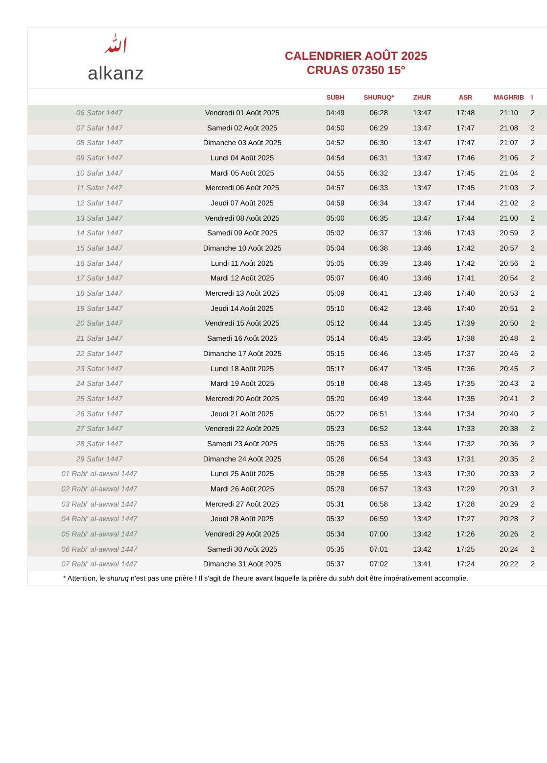ﷲ
alkanz
CALENDRIER AOÛT 2025
CRUAS 07350 15°
| | | SUBH | SHURUQ* | ZHUR | ASR | MAGHRIB | I |
| --- | --- | --- | --- | --- | --- | --- | --- |
| 06 Safar 1447 | Vendredi 01 Août 2025 | 04:49 | 06:28 | 13:47 | 17:48 | 21:10 | 2 |
| 07 Safar 1447 | Samedi 02 Août 2025 | 04:50 | 06:29 | 13:47 | 17:47 | 21:08 | 2 |
| 08 Safar 1447 | Dimanche 03 Août 2025 | 04:52 | 06:30 | 13:47 | 17:47 | 21:07 | 2 |
| 09 Safar 1447 | Lundi 04 Août 2025 | 04:54 | 06:31 | 13:47 | 17:46 | 21:06 | 2 |
| 10 Safar 1447 | Mardi 05 Août 2025 | 04:55 | 06:32 | 13:47 | 17:45 | 21:04 | 2 |
| 11 Safar 1447 | Mercredi 06 Août 2025 | 04:57 | 06:33 | 13:47 | 17:45 | 21:03 | 2 |
| 12 Safar 1447 | Jeudi 07 Août 2025 | 04:59 | 06:34 | 13:47 | 17:44 | 21:02 | 2 |
| 13 Safar 1447 | Vendredi 08 Août 2025 | 05:00 | 06:35 | 13:47 | 17:44 | 21:00 | 2 |
| 14 Safar 1447 | Samedi 09 Août 2025 | 05:02 | 06:37 | 13:46 | 17:43 | 20:59 | 2 |
| 15 Safar 1447 | Dimanche 10 Août 2025 | 05:04 | 06:38 | 13:46 | 17:42 | 20:57 | 2 |
| 16 Safar 1447 | Lundi 11 Août 2025 | 05:05 | 06:39 | 13:46 | 17:42 | 20:56 | 2 |
| 17 Safar 1447 | Mardi 12 Août 2025 | 05:07 | 06:40 | 13:46 | 17:41 | 20:54 | 2 |
| 18 Safar 1447 | Mercredi 13 Août 2025 | 05:09 | 06:41 | 13:46 | 17:40 | 20:53 | 2 |
| 19 Safar 1447 | Jeudi 14 Août 2025 | 05:10 | 06:42 | 13:46 | 17:40 | 20:51 | 2 |
| 20 Safar 1447 | Vendredi 15 Août 2025 | 05:12 | 06:44 | 13:45 | 17:39 | 20:50 | 2 |
| 21 Safar 1447 | Samedi 16 Août 2025 | 05:14 | 06:45 | 13:45 | 17:38 | 20:48 | 2 |
| 22 Safar 1447 | Dimanche 17 Août 2025 | 05:15 | 06:46 | 13:45 | 17:37 | 20:46 | 2 |
| 23 Safar 1447 | Lundi 18 Août 2025 | 05:17 | 06:47 | 13:45 | 17:36 | 20:45 | 2 |
| 24 Safar 1447 | Mardi 19 Août 2025 | 05:18 | 06:48 | 13:45 | 17:35 | 20:43 | 2 |
| 25 Safar 1447 | Mercredi 20 Août 2025 | 05:20 | 06:49 | 13:44 | 17:35 | 20:41 | 2 |
| 26 Safar 1447 | Jeudi 21 Août 2025 | 05:22 | 06:51 | 13:44 | 17:34 | 20:40 | 2 |
| 27 Safar 1447 | Vendredi 22 Août 2025 | 05:23 | 06:52 | 13:44 | 17:33 | 20:38 | 2 |
| 28 Safar 1447 | Samedi 23 Août 2025 | 05:25 | 06:53 | 13:44 | 17:32 | 20:36 | 2 |
| 29 Safar 1447 | Dimanche 24 Août 2025 | 05:26 | 06:54 | 13:43 | 17:31 | 20:35 | 2 |
| 01 Rabi‘ al-awwal 1447 | Lundi 25 Août 2025 | 05:28 | 06:55 | 13:43 | 17:30 | 20:33 | 2 |
| 02 Rabi‘ al-awwal 1447 | Mardi 26 Août 2025 | 05:29 | 06:57 | 13:43 | 17:29 | 20:31 | 2 |
| 03 Rabi‘ al-awwal 1447 | Mercredi 27 Août 2025 | 05:31 | 06:58 | 13:42 | 17:28 | 20:29 | 2 |
| 04 Rabi‘ al-awwal 1447 | Jeudi 28 Août 2025 | 05:32 | 06:59 | 13:42 | 17:27 | 20:28 | 2 |
| 05 Rabi‘ al-awwal 1447 | Vendredi 29 Août 2025 | 05:34 | 07:00 | 13:42 | 17:26 | 20:26 | 2 |
| 06 Rabi‘ al-awwal 1447 | Samedi 30 Août 2025 | 05:35 | 07:01 | 13:42 | 17:25 | 20:24 | 2 |
| 07 Rabi‘ al-awwal 1447 | Dimanche 31 Août 2025 | 05:37 | 07:02 | 13:41 | 17:24 | 20:22 | 2 |
* Attention, le shuruq n'est pas une prière ! Il s'agit de l'heure avant laquelle la prière du subh doit être impérativement accomplie.